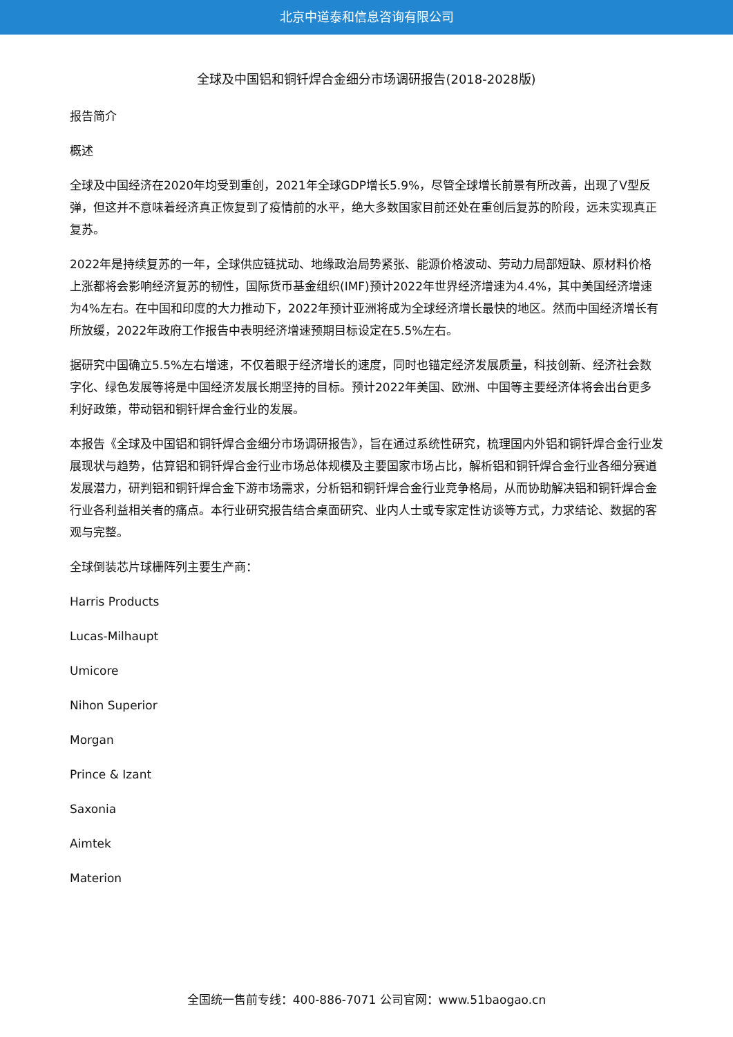北京中道泰和信息咨询有限公司
全球及中国铝和铜钎焊合金细分市场调研报告(2018-2028版)
报告简介
概述
全球及中国经济在2020年均受到重创，2021年全球GDP增长5.9%，尽管全球增长前景有所改善，出现了V型反弹，但这并不意味着经济真正恢复到了疫情前的水平，绝大多数国家目前还处在重创后复苏的阶段，远未实现真正复苏。
2022年是持续复苏的一年，全球供应链扰动、地缘政治局势紧张、能源价格波动、劳动力局部短缺、原材料价格上涨都将会影响经济复苏的韧性，国际货币基金组织(IMF)预计2022年世界经济增速为4.4%，其中美国经济增速为4%左右。在中国和印度的大力推动下，2022年预计亚洲将成为全球经济增长最快的地区。然而中国经济增长有所放缓，2022年政府工作报告中表明经济增速预期目标设定在5.5%左右。
据研究中国确立5.5%左右增速，不仅着眼于经济增长的速度，同时也锚定经济发展质量，科技创新、经济社会数字化、绿色发展等将是中国经济发展长期坚持的目标。预计2022年美国、欧洲、中国等主要经济体将会出台更多利好政策，带动铝和铜钎焊合金行业的发展。
本报告《全球及中国铝和铜钎焊合金细分市场调研报告》，旨在通过系统性研究，梳理国内外铝和铜钎焊合金行业发展现状与趋势，估算铝和铜钎焊合金行业市场总体规模及主要国家市场占比，解析铝和铜钎焊合金行业各细分赛道发展潜力，研判铝和铜钎焊合金下游市场需求，分析铝和铜钎焊合金行业竞争格局，从而协助解决铝和铜钎焊合金行业各利益相关者的痛点。本行业研究报告结合桌面研究、业内人士或专家定性访谈等方式，力求结论、数据的客观与完整。
全球倒装芯片球栅阵列主要生产商：
Harris Products
Lucas-Milhaupt
Umicore
Nihon Superior
Morgan
Prince & Izant
Saxonia
Aimtek
Materion
全国统一售前专线：400-886-7071 公司官网：www.51baogao.cn